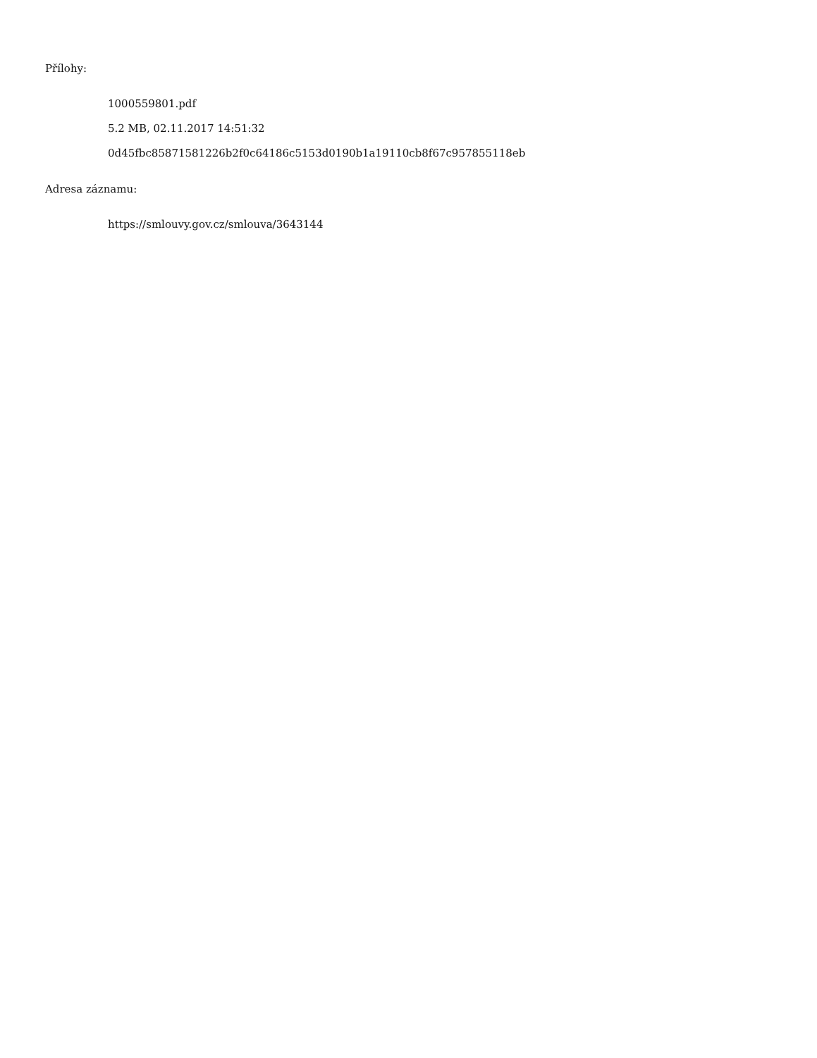Přílohy:
1000559801.pdf
5.2 MB, 02.11.2017 14:51:32
0d45fbc85871581226b2f0c64186c5153d0190b1a19110cb8f67c957855118eb
Adresa záznamu:
https://smlouvy.gov.cz/smlouva/3643144